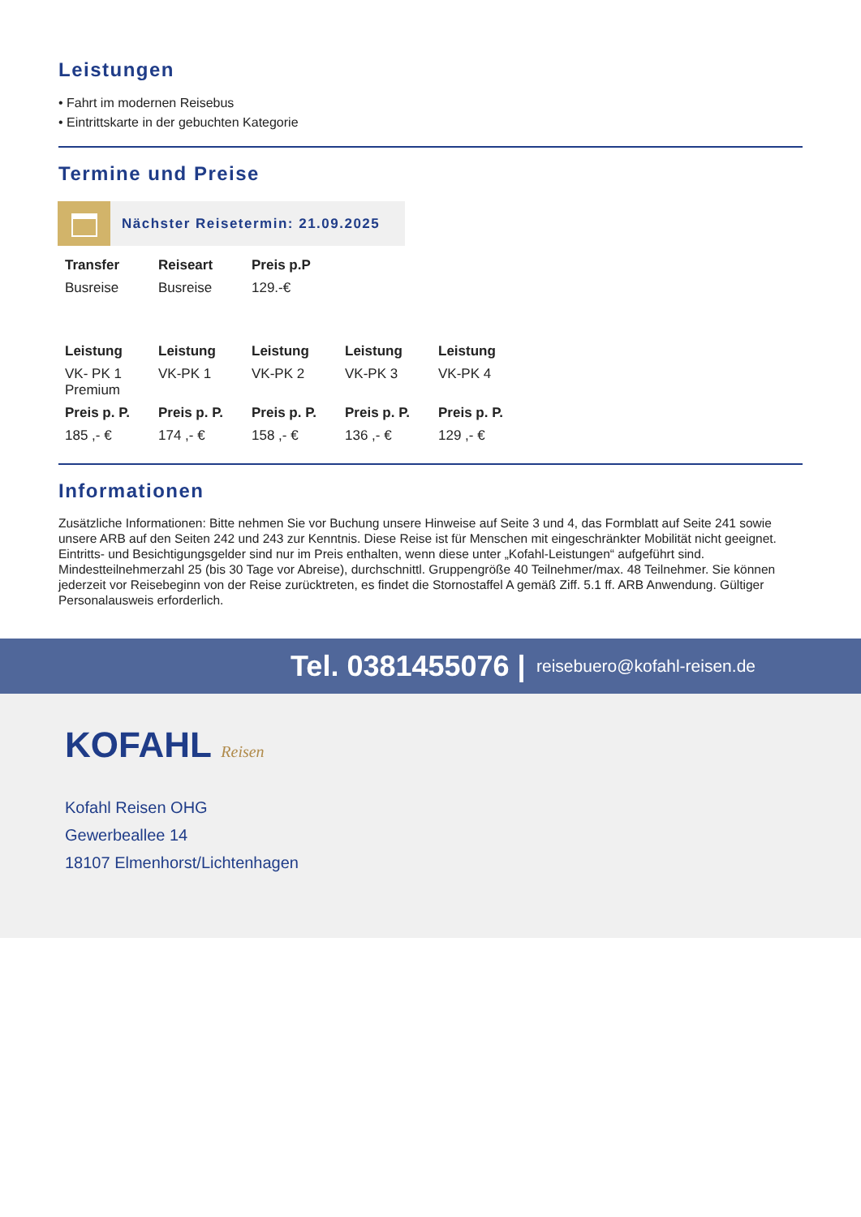Leistungen
• Fahrt im modernen Reisebus
• Eintrittskarte in der gebuchten Kategorie
Termine und Preise
Nächster Reisetermin: 21.09.2025
| Transfer | Reiseart | Preis p.P |
| --- | --- | --- |
| Busreise | Busreise | 129.-€ |
| Leistung | Leistung | Leistung | Leistung | Leistung |
| --- | --- | --- | --- | --- |
| VK- PK 1 Premium | VK-PK 1 | VK-PK 2 | VK-PK 3 | VK-PK 4 |
| Preis p. P. | Preis p. P. | Preis p. P. | Preis p. P. | Preis p. P. |
| 185 ,- € | 174 ,- € | 158 ,- € | 136 ,- € | 129 ,- € |
Informationen
Zusätzliche Informationen: Bitte nehmen Sie vor Buchung unsere Hinweise auf Seite 3 und 4, das Formblatt auf Seite 241 sowie unsere ARB auf den Seiten 242 und 243 zur Kenntnis. Diese Reise ist für Menschen mit eingeschränkter Mobilität nicht geeignet. Eintritts- und Besichtigungsgelder sind nur im Preis enthalten, wenn diese unter „Kofahl-Leistungen“ aufgeführt sind. Mindestteilnehmerzahl 25 (bis 30 Tage vor Abreise), durchschnittl. Gruppengröße 40 Teilnehmer/max. 48 Teilnehmer. Sie können jederzeit vor Reisebeginn von der Reise zurücktreten, es findet die Stornostaffel A gemäß Ziff. 5.1 ff. ARB Anwendung. Gültiger Personalausweis erforderlich.
Tel. 0381455076 | reisebuero@kofahl-reisen.de
KOFAHL Reisen
Kofahl Reisen OHG
Gewerbeallee 14
18107 Elmenhorst/Lichtenhagen